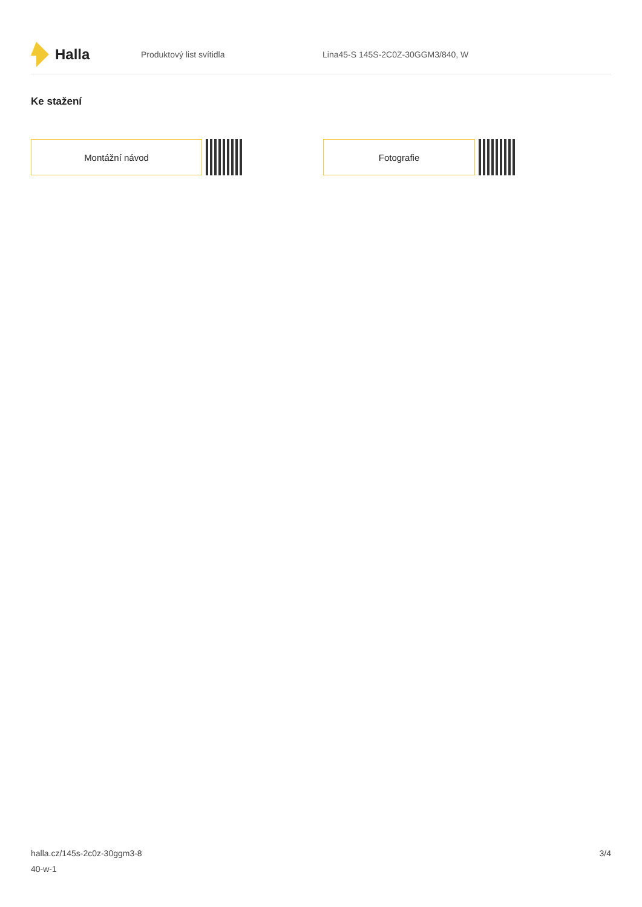Halla
Produktový list svítidla
Lina45-S 145S-2C0Z-30GGM3/840, W
Ke stažení
Montážní návod Fotografie
halla.cz/145s-2c0z-30ggm3-8
40-w-1
3/4